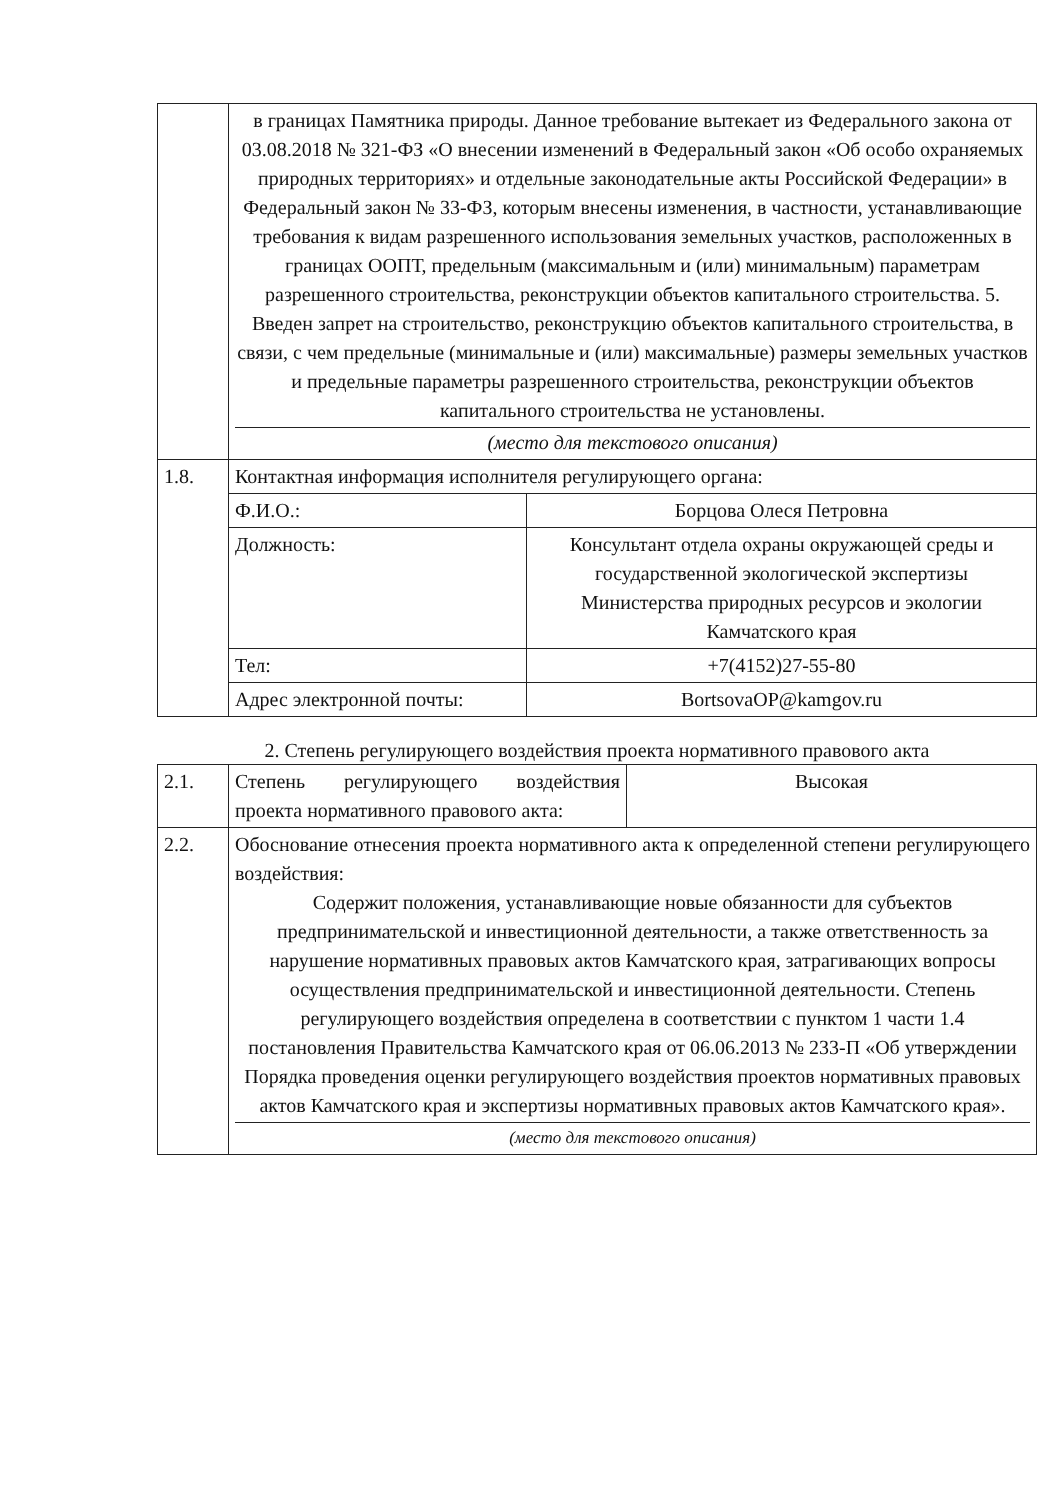| | в границах Памятника природы. Данное требование вытекает из Федерального закона от 03.08.2018 № 321-ФЗ «О внесении изменений в Федеральный закон «Об особо охраняемых природных территориях» и отдельные законодательные акты Российской Федерации» в Федеральный закон № 33-ФЗ, которым внесены изменения, в частности, устанавливающие требования к видам разрешенного использования земельных участков, расположенных в границах ООПТ, предельным (максимальным и (или) минимальным) параметрам разрешенного строительства, реконструкции объектов капитального строительства. 5. Введен запрет на строительство, реконструкцию объектов капитального строительства, в связи, с чем предельные (минимальные и (или) максимальные) размеры земельных участков и предельные параметры разрешенного строительства, реконструкции объектов капитального строительства не установлены. (место для текстового описания) | |
| 1.8. | Контактная информация исполнителя регулирующего органа: | |
| | Ф.И.О.: | Борцова Олеся Петровна |
| | Должность: | Консультант отдела охраны окружающей среды и государственной экологической экспертизы Министерства природных ресурсов и экологии Камчатского края |
| | Тел: | +7(4152)27-55-80 |
| | Адрес электронной почты: | BortsovaOP@kamgov.ru |
2. Степень регулирующего воздействия проекта нормативного правового акта
| 2.1. | Степень регулирующего воздействия проекта нормативного правового акта: | Высокая |
| 2.2. | Обоснование отнесения проекта нормативного акта к определенной степени регулирующего воздействия: Содержит положения, устанавливающие новые обязанности для субъектов предпринимательской и инвестиционной деятельности, а также ответственность за нарушение нормативных правовых актов Камчатского края, затрагивающих вопросы осуществления предпринимательской и инвестиционной деятельности. Степень регулирующего воздействия определена в соответствии с пунктом 1 части 1.4 постановления Правительства Камчатского края от 06.06.2013 № 233-П «Об утверждении Порядка проведения оценки регулирующего воздействия проектов нормативных правовых актов Камчатского края и экспертизы нормативных правовых актов Камчатского края». (место для текстового описания) | |